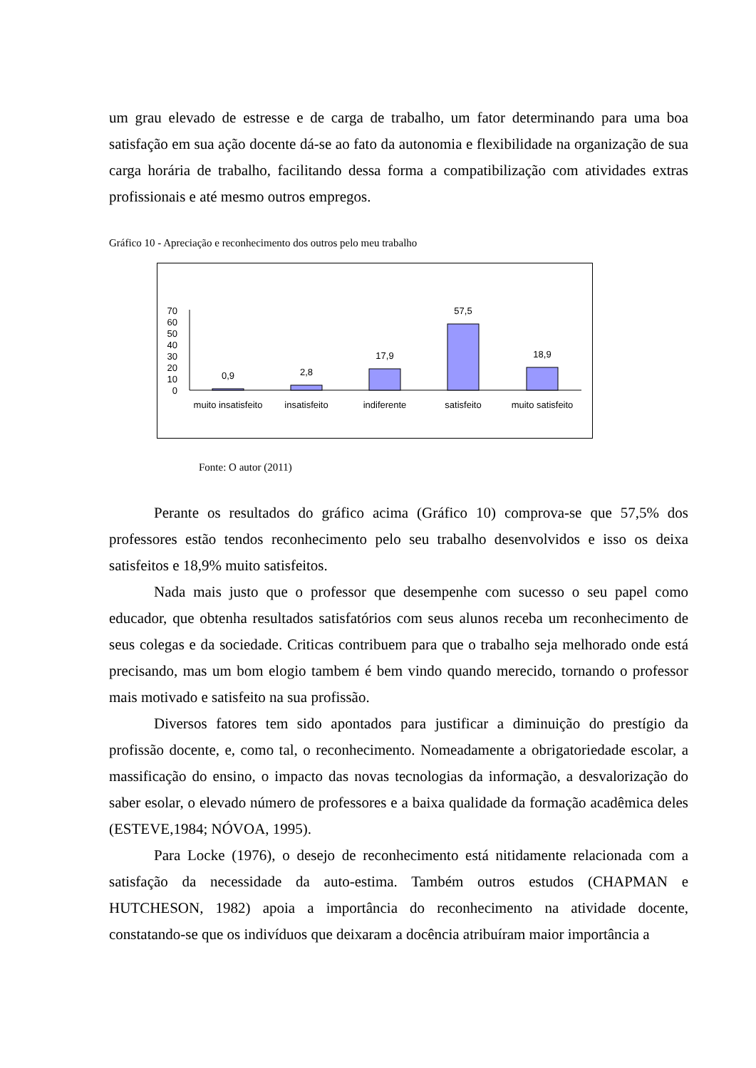um grau elevado de estresse e de carga de trabalho, um fator determinando para uma boa satisfação em sua ação docente dá-se ao fato da autonomia e flexibilidade na organização de sua carga horária de trabalho, facilitando dessa forma a compatibilização com atividades extras profissionais e até mesmo outros empregos.
Gráfico 10 - Apreciação e reconhecimento dos outros pelo meu trabalho
70
60
50
40
30
20
10
0
0,9
2,8
17,9
57,5
18,9
muito insatisfeito
insatisfeito
indiferente
satisfeito
muito satisfeito
Fonte: O autor (2011)
Perante os resultados do gráfico acima (Gráfico 10) comprova-se que 57,5% dos professores estão tendos reconhecimento pelo seu trabalho desenvolvidos e isso os deixa satisfeitos e 18,9% muito satisfeitos.
Nada mais justo que o professor que desempenhe com sucesso o seu papel como educador, que obtenha resultados satisfatórios com seus alunos receba um reconhecimento de seus colegas e da sociedade. Criticas contribuem para que o trabalho seja melhorado onde está precisando, mas um bom elogio tambem é bem vindo quando merecido, tornando o professor mais motivado e satisfeito na sua profissão.
Diversos fatores tem sido apontados para justificar a diminuição do prestígio da profissão docente, e, como tal, o reconhecimento. Nomeadamente a obrigatoriedade escolar, a massificação do ensino, o impacto das novas tecnologias da informação, a desvalorização do saber esolar, o elevado número de professores e a baixa qualidade da formação acadêmica deles (ESTEVE,1984; NÓVOA, 1995).
Para Locke (1976), o desejo de reconhecimento está nitidamente relacionada com a satisfação da necessidade da auto-estima. Também outros estudos (CHAPMAN e HUTCHESON, 1982) apoia a importância do reconhecimento na atividade docente, constatando-se que os indivíduos que deixaram a docência atribuíram maior importância a